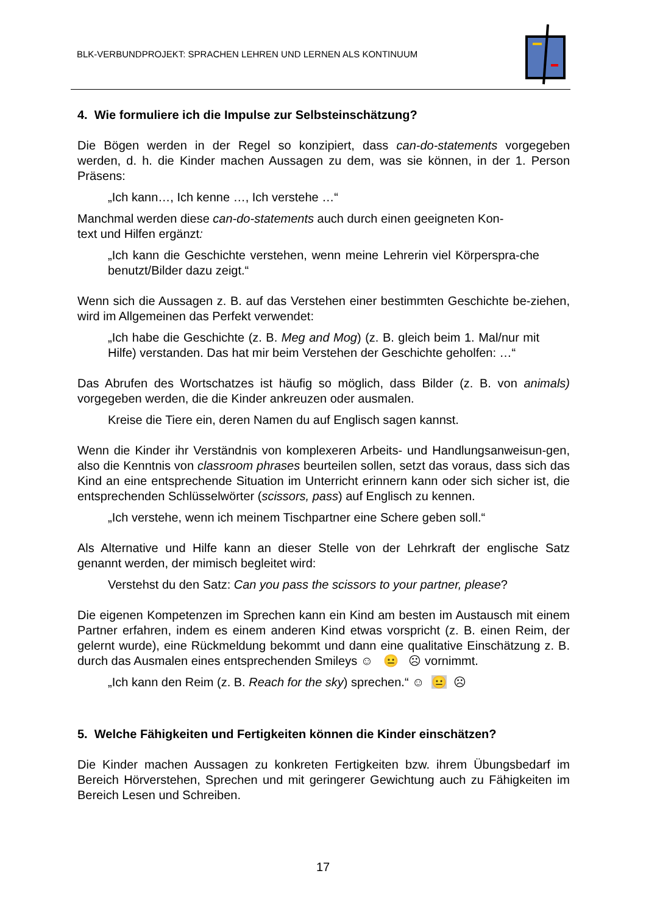BLK-VERBUNDPROJEKT: SPRACHEN LEHREN UND LERNEN ALS KONTINUUM
4. Wie formuliere ich die Impulse zur Selbsteinschätzung?
Die Bögen werden in der Regel so konzipiert, dass can-do-statements vorgegeben werden, d. h. die Kinder machen Aussagen zu dem, was sie können, in der 1. Person Präsens:
„Ich kann…, Ich kenne …, Ich verstehe …“
Manchmal werden diese can-do-statements auch durch einen geeigneten Kon-
text und Hilfen ergänzt:
„Ich kann die Geschichte verstehen, wenn meine Lehrerin viel Körperspra-che benutzt/Bilder dazu zeigt.“
Wenn sich die Aussagen z. B. auf das Verstehen einer bestimmten Geschichte be-ziehen, wird im Allgemeinen das Perfekt verwendet:
„Ich habe die Geschichte (z. B. Meg and Mog) (z. B. gleich beim 1. Mal/nur mit Hilfe) verstanden. Das hat mir beim Verstehen der Geschichte geholfen: …“
Das Abrufen des Wortschatzes ist häufig so möglich, dass Bilder (z. B. von animals) vorgegeben werden, die die Kinder ankreuzen oder ausmalen.
Kreise die Tiere ein, deren Namen du auf Englisch sagen kannst.
Wenn die Kinder ihr Verständnis von komplexeren Arbeits- und Handlungsanweisun-gen, also die Kenntnis von classroom phrases beurteilen sollen, setzt das voraus, dass sich das Kind an eine entsprechende Situation im Unterricht erinnern kann oder sich sicher ist, die entsprechenden Schlüsselwörter (scissors, pass) auf Englisch zu kennen.
„Ich verstehe, wenn ich meinem Tischpartner eine Schere geben soll.“
Als Alternative und Hilfe kann an dieser Stelle von der Lehrkraft der englische Satz genannt werden, der mimisch begleitet wird:
Verstehst du den Satz: Can you pass the scissors to your partner, please?
Die eigenen Kompetenzen im Sprechen kann ein Kind am besten im Austausch mit einem Partner erfahren, indem es einem anderen Kind etwas vorspricht (z. B. einen Reim, der gelernt wurde), eine Rückmeldung bekommt und dann eine qualitative Einschätzung z. B. durch das Ausmalen eines entsprechenden Smileys ☺ 😐 ☹ vornimmt.
„Ich kann den Reim (z. B. Reach for the sky) sprechen.“ ☺ 😐 ☹
5. Welche Fähigkeiten und Fertigkeiten können die Kinder einschätzen?
Die Kinder machen Aussagen zu konkreten Fertigkeiten bzw. ihrem Übungsbedarf im Bereich Hörverstehen, Sprechen und mit geringerer Gewichtung auch zu Fähigkeiten im Bereich Lesen und Schreiben.
17